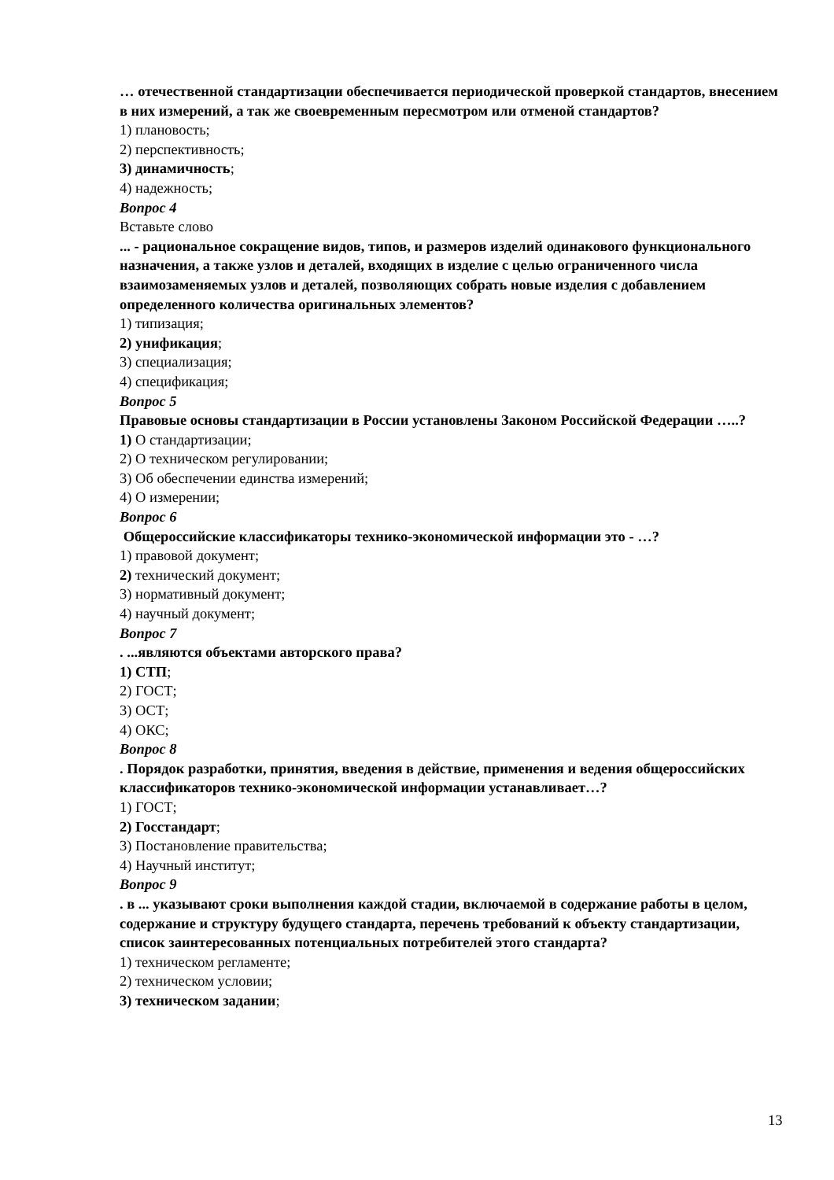… отечественной стандартизации обеспечивается периодической проверкой стандартов, внесением в них измерений, а так же своевременным пересмотром или отменой стандартов?
1) плановость;
2) перспективность;
3) динамичность;
4) надежность;
Вопрос 4
Вставьте слово
... - рациональное сокращение видов, типов, и размеров изделий одинакового функционального назначения, а также узлов и деталей, входящих в изделие с целью ограниченного числа взаимозаменяемых узлов и деталей, позволяющих собрать новые изделия с добавлением определенного количества оригинальных элементов?
1) типизация;
2) унификация;
3) специализация;
4) спецификация;
Вопрос 5
Правовые основы стандартизации в России установлены Законом Российской Федерации …..?
1) О стандартизации;
2) О техническом регулировании;
3) Об обеспечении единства измерений;
4) О измерении;
Вопрос 6
Общероссийские классификаторы технико-экономической информации это - …?
1) правовой документ;
2) технический документ;
3) нормативный документ;
4) научный документ;
Вопрос 7
. ...являются объектами авторского права?
1) СТП;
2) ГОСТ;
3) ОСТ;
4) ОКС;
Вопрос 8
. Порядок разработки, принятия, введения в действие, применения и ведения общероссийских классификаторов технико-экономической информации устанавливает…?
1) ГОСТ;
2) Госстандарт;
3) Постановление правительства;
4) Научный институт;
Вопрос 9
. в ... указывают сроки выполнения каждой стадии, включаемой в содержание работы в целом, содержание и структуру будущего стандарта, перечень требований к объекту стандартизации, список заинтересованных потенциальных потребителей этого стандарта?
1) техническом регламенте;
2) техническом условии;
3) техническом задании;
13